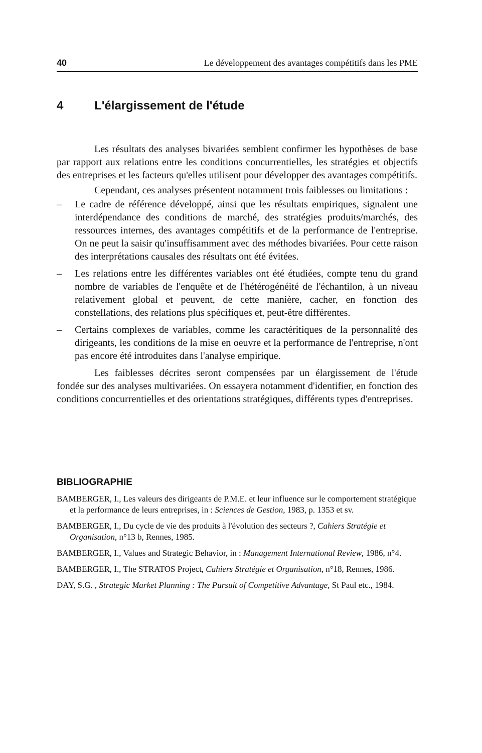40 Le développement des avantages compétitifs dans les PME
4 L'élargissement de l'étude
Les résultats des analyses bivariées semblent confirmer les hypothèses de base par rapport aux relations entre les conditions concurrentielles, les stratégies et objectifs des entreprises et les facteurs qu'elles utilisent pour développer des avantages compétitifs.
Cependant, ces analyses présentent notamment trois faiblesses ou limitations :
– Le cadre de référence développé, ainsi que les résultats empiriques, signalent une interdépendance des conditions de marché, des stratégies produits/marchés, des ressources internes, des avantages compétitifs et de la performance de l'entreprise. On ne peut la saisir qu'insuffisamment avec des méthodes bivariées. Pour cette raison des interprétations causales des résultats ont été évitées.
– Les relations entre les différentes variables ont été étudiées, compte tenu du grand nombre de variables de l'enquête et de l'hétérogénéité de l'échantilon, à un niveau relativement global et peuvent, de cette manière, cacher, en fonction des constellations, des relations plus spécifiques et, peut-être différentes.
– Certains complexes de variables, comme les caractéritiques de la personnalité des dirigeants, les conditions de la mise en oeuvre et la performance de l'entreprise, n'ont pas encore été introduites dans l'analyse empirique.
Les faiblesses décrites seront compensées par un élargissement de l'étude fondée sur des analyses multivariées. On essayera notamment d'identifier, en fonction des conditions concurrentielles et des orientations stratégiques, différents types d'entreprises.
BIBLIOGRAPHIE
BAMBERGER, I., Les valeurs des dirigeants de P.M.E. et leur influence sur le comportement stratégique et la performance de leurs entreprises, in : Sciences de Gestion, 1983, p. 1353 et sv.
BAMBERGER, I., Du cycle de vie des produits à l'évolution des secteurs ?, Cahiers Stratégie et Organisation, n°13 b, Rennes, 1985.
BAMBERGER, I., Values and Strategic Behavior, in : Management International Review, 1986, n°4.
BAMBERGER, I., The STRATOS Project, Cahiers Stratégie et Organisation, n°18, Rennes, 1986.
DAY, S.G. , Strategic Market Planning : The Pursuit of Competitive Advantage, St Paul etc., 1984.